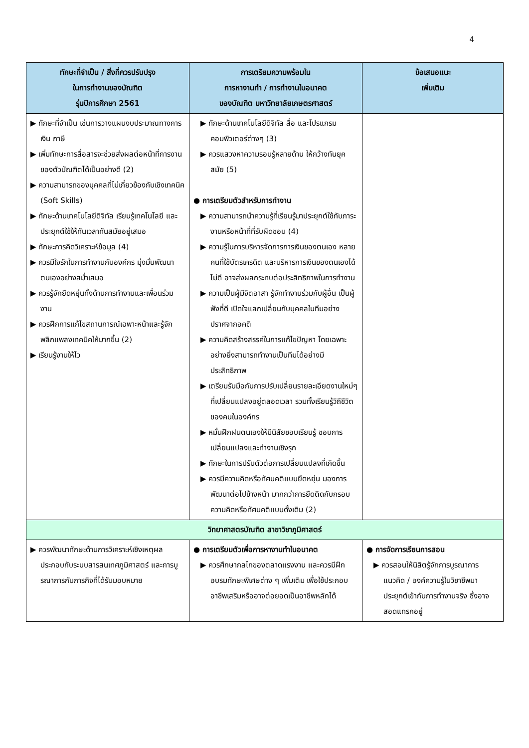4
| ทักษะที่จำเป็น / สิ่งที่ควรปรับปรุง ในการทำงานของบัณฑิต รุ่นปีการศึกษา 2561 | การเตรียมความพร้อมใน การหางานทำ / การทำงานในอนาคต ของบัณฑิต มหาวิทยาลัยเกษตรศาสตร์ | ข้อเสนอแนะ เพิ่มเติม |
| --- | --- | --- |
| ▶ ทักษะที่จำเป็น เช่นการวางแผนงบประมาณทางการเงิน ภาษี ▶ เพิ่มทักษะการสื่อสารจะช่วยส่งผลต่อหน้าที่การงานของตัวบัณฑิตได้เป็นอย่างดี (2) ▶ ความสามารถของบุคคลที่ไม่เกี่ยวข้องกับเชิงเทคนิค (Soft Skills) ▶ ทักษะด้านเทคโนโลยีดิจิทัล เรียนรู้เทคโนโลยี และประยุกต์ใช้ให้ทันเวลาทันสมัยอยู่เสมอ ▶ ทักษะการคิดวิเคราะห์ข้อมูล (4) ▶ ควรมีใจรักในการทำงานกับองค์กร มุ่งมั่นพัฒนาตนเองอย่างสม่ำเสมอ ▶ ควรรู้จักยืดหยุ่นทั้งด้านการทำงานและเพื่อนร่วมงาน ▶ ควรฝึกการแก้ไขสถานการณ์เฉพาะหน้าและรู้จักพลิกแพลงเทคนิคให้มากขึ้น (2) ▶ เรียนรู้งานให้ไว | ▶ ทักษะด้านเทคโนโลยีดิจิทัล สื่อ และโปรแกรมคอมพิวเตอร์ต่างๆ (3) ▶ ควรแสวงหาความรอบรู้หลายด้าน ให้กว้างทันยุคสมัย (5) ● การเตรียมตัวสำหรับการทำงาน ▶ ความสามารถนำความรู้ที่เรียนรู้มาประยุกต์ใช้กับภาระงานหรือหน้าที่ที่รับผิดชอบ (4) ▶ ความรู้ในการบริหารจัดการการเงินของตนเอง หลายคนที่ใช้บัตรเครดิต และบริหารการเงินของตนเองได้ไม่ดี อาจส่งผลกระทบต่อประสิทธิภาพในการทำงาน ▶ ความเป็นผู้มีจิตอาสา รู้จักทำงานร่วมกับผู้อื่น เป็นผู้ฟังที่ดี เปิดใจแลกเปลี่ยนกับบุคคลในทีมอย่างปราศจากอคติ ▶ ความคิดสร้างสรรค์ในการแก้ไขปัญหา โดยเฉพาะอย่างยิ่งสามารถทำงานเป็นทีมได้อย่างมีประสิทธิภาพ ▶ เตรียมรับมือกับการปรับเปลี่ยนรายละเอียดงานใหม่ๆ ที่เปลี่ยนแปลงอยู่ตลอดเวลา รวมทั้งเรียนรู้วิถีชีวิตของคนในองค์กร ▶ หมั่นฝึกฝนตนเองให้มีนิสัยชอบเรียนรู้ ชอบการเปลี่ยนแปลงและทำงานเชิงรุก ▶ ทักษะในการปรับตัวต่อการเปลี่ยนแปลงที่เกิดขึ้น ▶ ควรมีความคิดหรือทัศนคติแบบยืดหยุ่น มองการพัฒนาต่อไปข้างหน้า มากกว่าการยึดติดกับกรอบความคิดหรือทัศนคติแบบดั้งเดิม (2) | |
| วิทยาศาสตรบัณฑิต สาขาวิชาภูมิศาสตร์ | | |
| ▶ ควรพัฒนาทักษะด้านการวิเคราะห์เชิงเหตุผลประกอบกับระบบสารสนเทศภูมิศาสตร์ และการบูรณาการกับภารกิจที่ได้รับมอบหมาย | ● การเตรียมตัวเพื่อการหางานทำในอนาคต ▶ ควรศึกษากลไกของตลาดแรงงาน และควรมีฝึกอบรมทักษะพิเศษต่าง ๆ เพิ่มเติม เพื่อใช้ประกอบอาชีพเสริมหรืออาจต่อยอดเป็นอาชีพหลักได้ | ● การจัดการเรียนการสอน ▶ ควรสอนให้นิสิตรู้จักการบูรณาการแนวคิด / องค์ความรู้ในวิชาชีพมาประยุกต์เข้ากับการทำงานจริง ซึ่งอาจสอดแทรกอยู่ |